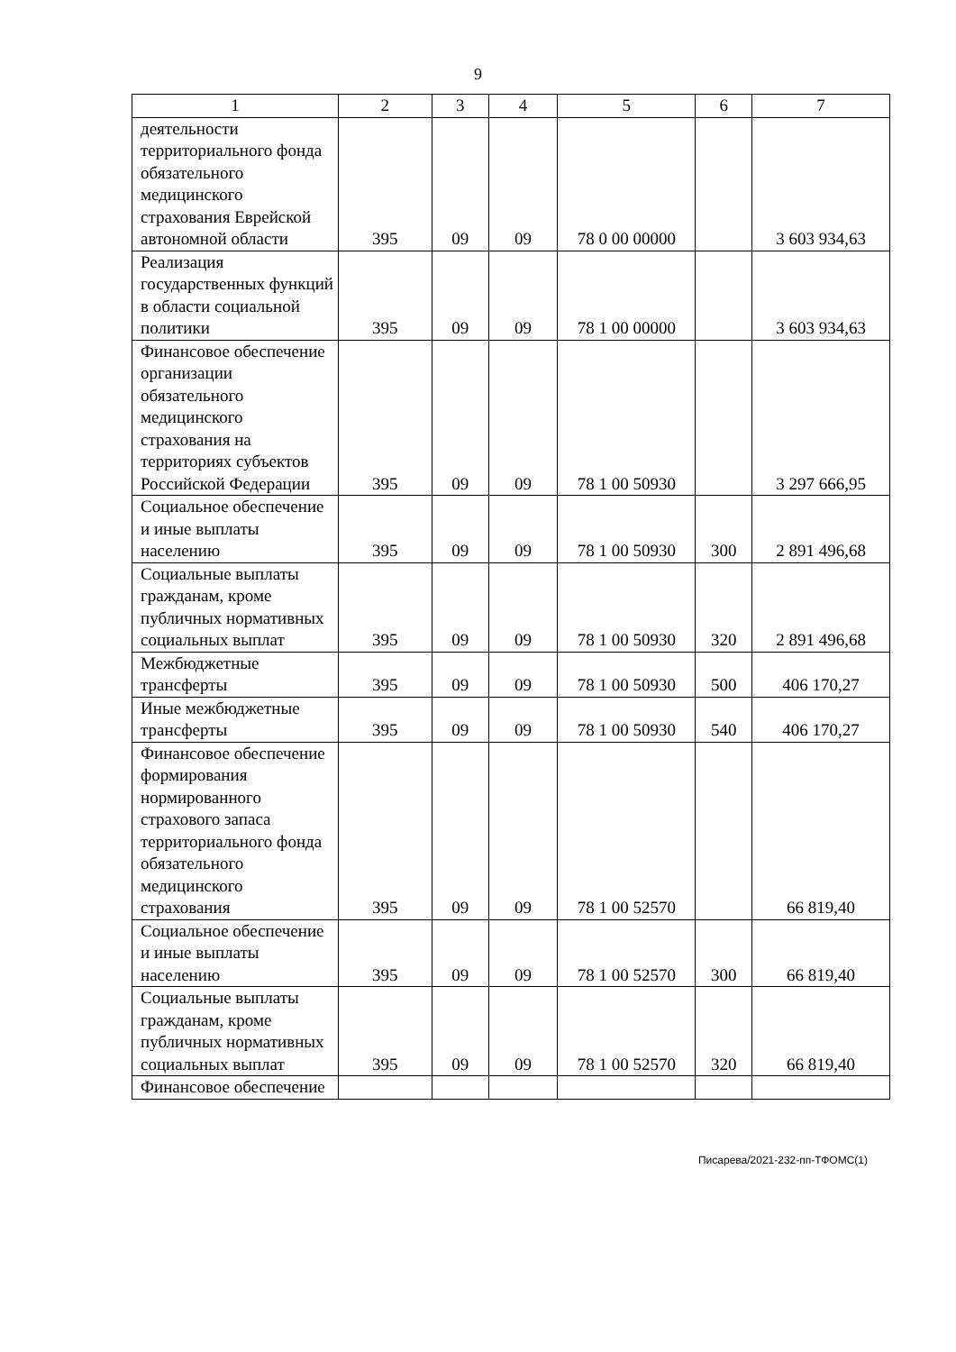9
| 1 | 2 | 3 | 4 | 5 | 6 | 7 |
| --- | --- | --- | --- | --- | --- | --- |
| деятельности территориального фонда обязательного медицинского страхования Еврейской автономной области | 395 | 09 | 09 | 78 0 00 00000 | | 3 603 934,63 |
| Реализация государственных функций в области социальной политики | 395 | 09 | 09 | 78 1 00 00000 | | 3 603 934,63 |
| Финансовое обеспечение организации обязательного медицинского страхования на территориях субъектов Российской Федерации | 395 | 09 | 09 | 78 1 00 50930 | | 3 297 666,95 |
| Социальное обеспечение и иные выплаты населению | 395 | 09 | 09 | 78 1 00 50930 | 300 | 2 891 496,68 |
| Социальные выплаты гражданам, кроме публичных нормативных социальных выплат | 395 | 09 | 09 | 78 1 00 50930 | 320 | 2 891 496,68 |
| Межбюджетные трансферты | 395 | 09 | 09 | 78 1 00 50930 | 500 | 406 170,27 |
| Иные межбюджетные трансферты | 395 | 09 | 09 | 78 1 00 50930 | 540 | 406 170,27 |
| Финансовое обеспечение формирования нормированного страхового запаса территориального фонда обязательного медицинского страхования | 395 | 09 | 09 | 78 1 00 52570 | | 66 819,40 |
| Социальное обеспечение и иные выплаты населению | 395 | 09 | 09 | 78 1 00 52570 | 300 | 66 819,40 |
| Социальные выплаты гражданам, кроме публичных нормативных социальных выплат | 395 | 09 | 09 | 78 1 00 52570 | 320 | 66 819,40 |
| Финансовое обеспечение | | | | | | |
Писарева/2021-232-пп-ТФОМС(1)